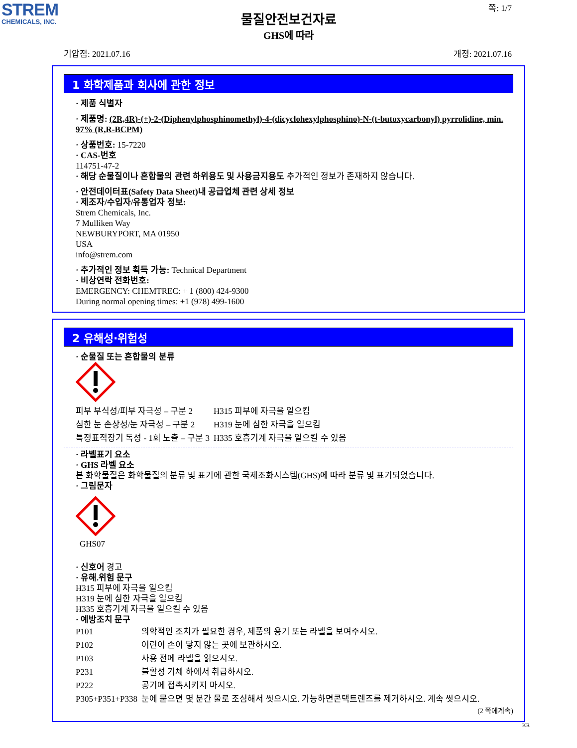STREM
CHEMICALS, INC.
쪽: 1/7
물질안전보건자료
GHS에 따라
기압점: 2021.07.16 개정: 2021.07.16
1 화학제품과 회사에 관한 정보
· 제품 식별자
· 제품명: (2R,4R)-(+)-2-(Diphenylphosphinomethyl)-4-(dicyclohexylphosphino)-N-(t-butoxycarbonyl) pyrrolidine, min. 97% (R,R-BCPM)
· 상품번호: 15-7220
· CAS-번호
114751-47-2
· 해당 순물질이나 혼합물의 관련 하위용도 및 사용금지용도 추가적인 정보가 존재하지 않습니다.
· 안전데이터표(Safety Data Sheet)내 공급업체 관련 상세 정보
· 제조자/수입자/유통업자 정보:
Strem Chemicals, Inc.
7 Mulliken Way
NEWBURYPORT, MA 01950
USA
info@strem.com
· 추가적인 정보 획득 가능: Technical Department
· 비상연락 전화번호:
EMERGENCY: CHEMTREC: + 1 (800) 424-9300
During normal opening times: +1 (978) 499-1600
2 유해성·위험성
· 순물질 또는 혼합물의 분류
| 피부 부식성/피부 자극성 – 구분 2 | H315 피부에 자극을 일으킴 |
| 심한 눈 손상성/눈 자극성 – 구분 2 | H319 눈에 심한 자극을 일으킴 |
| 특정표적장기 독성 - 1회 노출 – 구분 3 | H335 호흡기계 자극을 일으킬 수 있음 |
· 라벨표기 요소
· GHS 라벨 요소
본 화학물질은 화학물질의 분류 및 표기에 관한 국제조화시스템(GHS)에 따라 분류 및 표기되었습니다.
· 그림문자
GHS07
· 신호어 경고
· 유해.위험 문구
H315 피부에 자극을 일으킴
H319 눈에 심한 자극을 일으킴
H335 호흡기계 자극을 일으킬 수 있음
· 예방조치 문구
| P101 | 의학적인 조치가 필요한 경우, 제품의 용기 또는 라벨을 보여주시오. |
| P102 | 어린이 손이 닿지 않는 곳에 보관하시오. |
| P103 | 사용 전에 라벨을 읽으시오. |
| P231 | 불활성 기체 하에서 취급하시오. |
| P222 | 공기에 접촉시키지 마시오. |
| P305+P351+P338 | 눈에 묻으면 몇 분간 물로 조심해서 씻으시오. 가능하면콘택트렌즈를 제거하시오. 계속 씻으시오. |
(2 쪽에계속)
KR